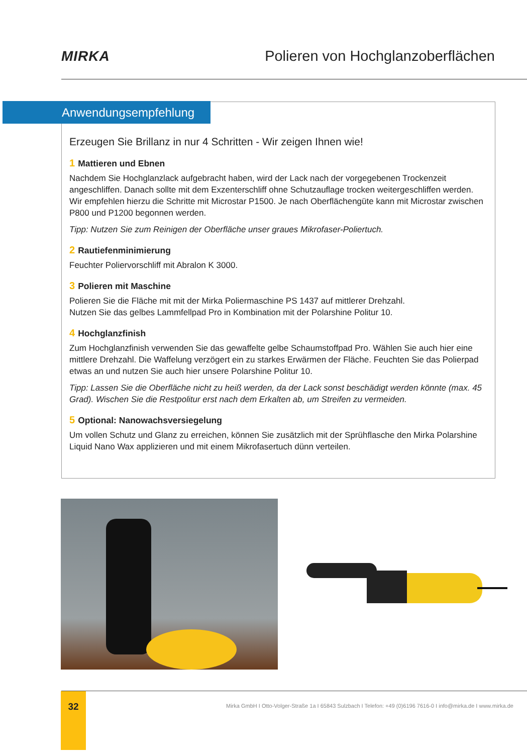MIRKA
Polieren von Hochglanzoberflächen
Anwendungsempfehlung
Erzeugen Sie Brillanz in nur 4 Schritten - Wir zeigen Ihnen wie!
1 Mattieren und Ebnen
Nachdem Sie Hochglanzlack aufgebracht haben, wird der Lack nach der vorgegebenen Trockenzeit angeschliffen. Danach sollte mit dem Exzenterschliff ohne Schutzauflage trocken weitergeschliffen werden. Wir empfehlen hierzu die Schritte mit Microstar P1500. Je nach Oberflächengüte kann mit Microstar zwischen P800 und P1200 begonnen werden.
Tipp: Nutzen Sie zum Reinigen der Oberfläche unser graues Mikrofaser-Poliertuch.
2 Rautiefenminimierung
Feuchter Poliervorschliff mit Abralon K 3000.
3 Polieren mit Maschine
Polieren Sie die Fläche mit mit der Mirka Poliermaschine PS 1437 auf mittlerer Drehzahl.
Nutzen Sie das gelbes Lammfellpad Pro in Kombination mit der Polarshine Politur 10.
4 Hochglanzfinish
Zum Hochglanzfinish verwenden Sie das gewaffelte gelbe Schaumstoffpad Pro. Wählen Sie auch hier eine mittlere Drehzahl. Die Waffelung verzögert ein zu starkes Erwärmen der Fläche. Feuchten Sie das Polierpad etwas an und nutzen Sie auch hier unsere Polarshine Politur 10.
Tipp: Lassen Sie die Oberfläche nicht zu heiß werden, da der Lack sonst beschädigt werden könnte (max. 45 Grad). Wischen Sie die Restpolitur erst nach dem Erkalten ab, um Streifen zu vermeiden.
5 Optional: Nanowachsversiegelung
Um vollen Schutz und Glanz zu erreichen, können Sie zusätzlich mit der Sprühflasche den Mirka Polarshine Liquid Nano Wax applizieren und mit einem Mikrofasertuch dünn verteilen.
32
Mirka GmbH I Otto-Volger-Straße 1a I 65843 Sulzbach I Telefon: +49 (0)6196 7616-0 I info@mirka.de I www.mirka.de